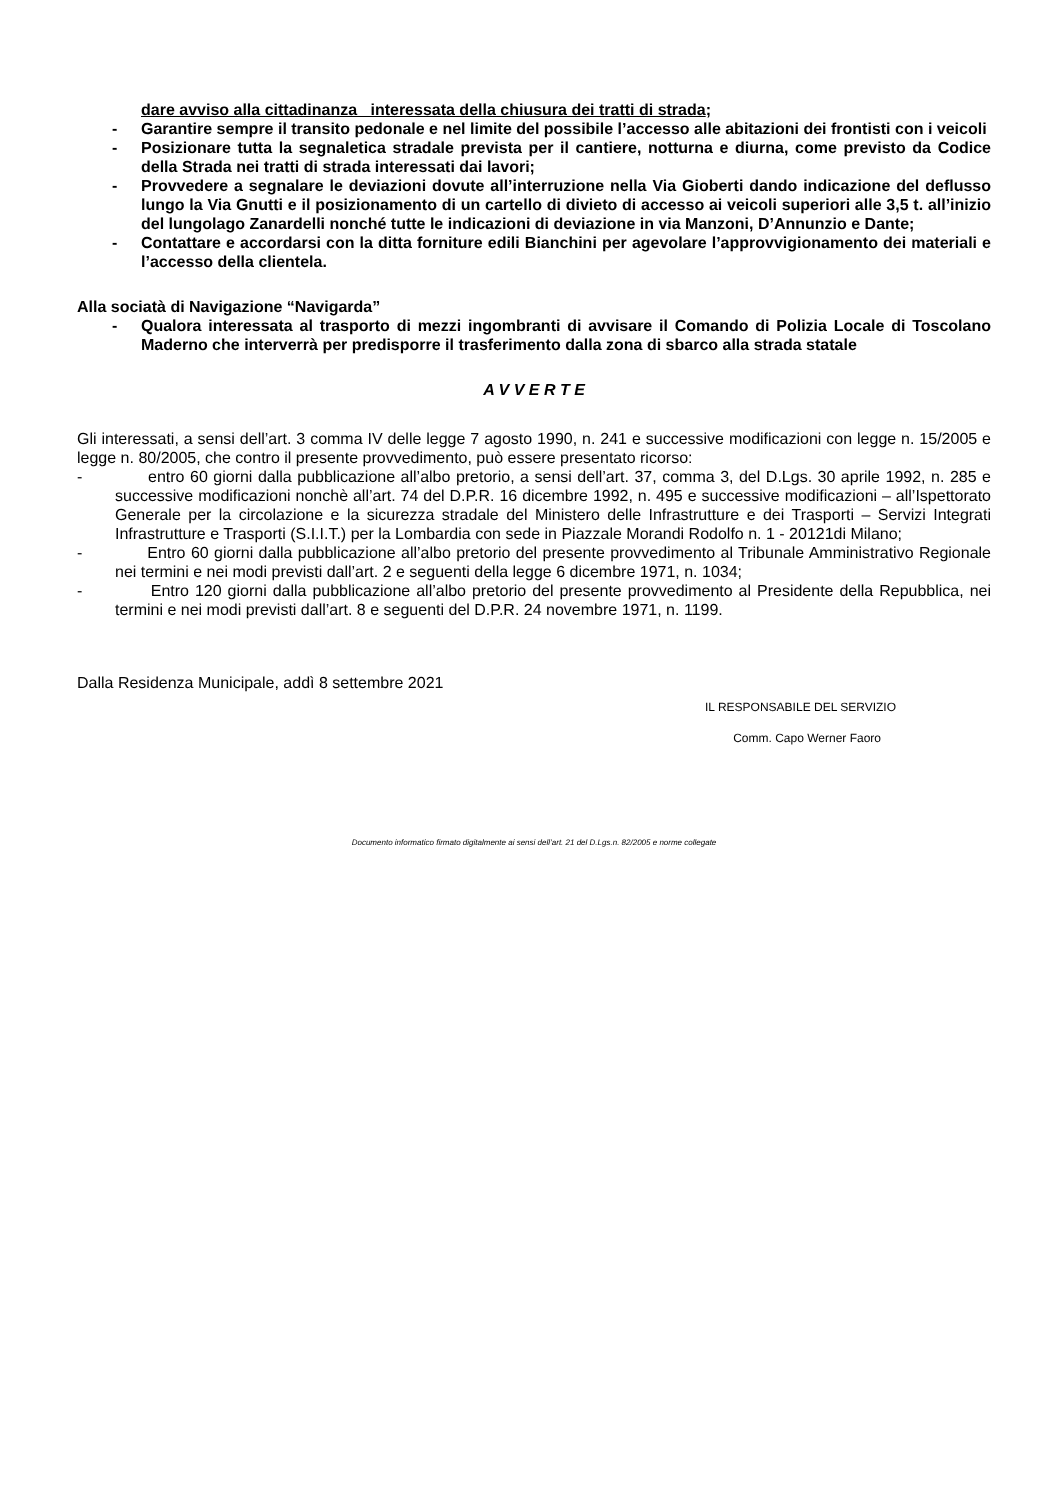dare avviso alla cittadinanza interessata della chiusura dei tratti di strada;
- Garantire sempre il transito pedonale e nel limite del possibile l’accesso alle abitazioni dei frontisti con i veicoli
- Posizionare tutta la segnaletica stradale prevista per il cantiere, notturna e diurna, come previsto da Codice della Strada nei tratti di strada interessati dai lavori;
- Provvedere a segnalare le deviazioni dovute all’interruzione nella Via Gioberti dando indicazione del deflusso lungo la Via Gnutti e il posizionamento di un cartello di divieto di accesso ai veicoli superiori alle 3,5 t. all’inizio del lungolago Zanardelli nonché tutte le indicazioni di deviazione in via Manzoni, D’Annunzio e Dante;
- Contattare e accordarsi con la ditta forniture edili Bianchini per agevolare l’approvvigionamento dei materiali e l’accesso della clientela.
Alla sociatà di Navigazione “Navigarda”
- Qualora interessata al trasporto di mezzi ingombranti di avvisare il Comando di Polizia Locale di Toscolano Maderno che interverrà per predisporre il trasferimento dalla zona di sbarco alla strada statale
A V V E R T E
Gli interessati, a sensi dell’art. 3 comma IV delle legge 7 agosto 1990, n. 241 e successive modificazioni con legge n. 15/2005 e legge n. 80/2005, che contro il presente provvedimento, può essere presentato ricorso:
- entro 60 giorni dalla pubblicazione all’albo pretorio, a sensi dell’art. 37, comma 3, del D.Lgs. 30 aprile 1992, n. 285 e successive modificazioni nonchè all’art. 74 del D.P.R. 16 dicembre 1992, n. 495 e successive modificazioni – all’Ispettorato Generale per la circolazione e la sicurezza stradale del Ministero delle Infrastrutture e dei Trasporti – Servizi Integrati Infrastrutture e Trasporti (S.I.I.T.) per la Lombardia con sede in Piazzale Morandi Rodolfo n. 1 - 20121di Milano;
- Entro 60 giorni dalla pubblicazione all’albo pretorio del presente provvedimento al Tribunale Amministrativo Regionale nei termini e nei modi previsti dall’art. 2 e seguenti della legge 6 dicembre 1971, n. 1034;
- Entro 120 giorni dalla pubblicazione all’albo pretorio del presente provvedimento al Presidente della Repubblica, nei termini e nei modi previsti dall’art. 8 e seguenti del D.P.R. 24 novembre 1971, n. 1199.
Dalla Residenza Municipale, addì 8 settembre 2021
IL RESPONSABILE DEL SERVIZIO
Comm. Capo Werner Faoro
Documento informatico firmato digitalmente ai sensi dell’art. 21 del D.Lgs.n. 82/2005 e norme collegate